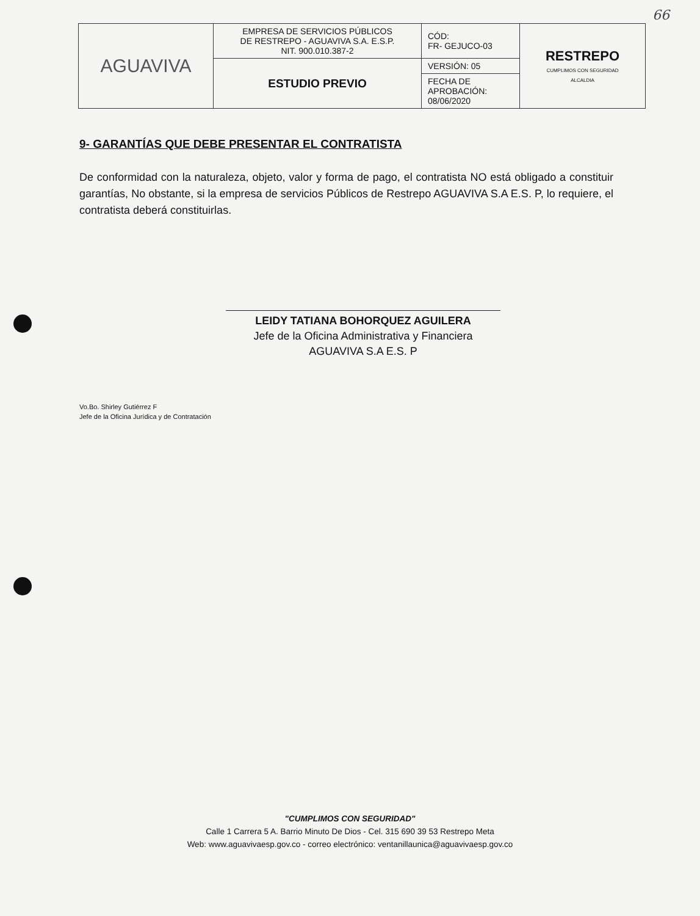66
| AGUAVIVA | EMPRESA DE SERVICIOS PÚBLICOS DE RESTREPO - AGUAVIVA S.A. E.S.P. NIT. 900.010.387-2 | CÓD: FR- GEJUCO-03 | RESTREPO CUMPLIMOS CON SEGURIDAD ALCALDIA |
| | ESTUDIO PREVIO | VERSIÓN: 05 | |
| | | FECHA DE APROBACIÓN: 08/06/2020 | |
9- GARANTÍAS QUE DEBE PRESENTAR EL CONTRATISTA
De conformidad con la naturaleza, objeto, valor y forma de pago, el contratista NO está obligado a constituir garantías, No obstante, si la empresa de servicios Públicos de Restrepo AGUAVIVA S.A E.S. P, lo requiere, el contratista deberá constituirlas.
LEIDY TATIANA BOHORQUEZ AGUILERA
Jefe de la Oficina Administrativa y Financiera
AGUAVIVA S.A E.S. P
Vo.Bo. Shirley Gutiérrez F
Jefe de la Oficina Jurídica y de Contratación
"CUMPLIMOS CON SEGURIDAD"
Calle 1 Carrera 5 A. Barrio Minuto De Dios - Cel. 315 690 39 53 Restrepo Meta
Web: www.aguavivaesp.gov.co - correo electrónico: ventanillaunica@aguavivaesp.gov.co